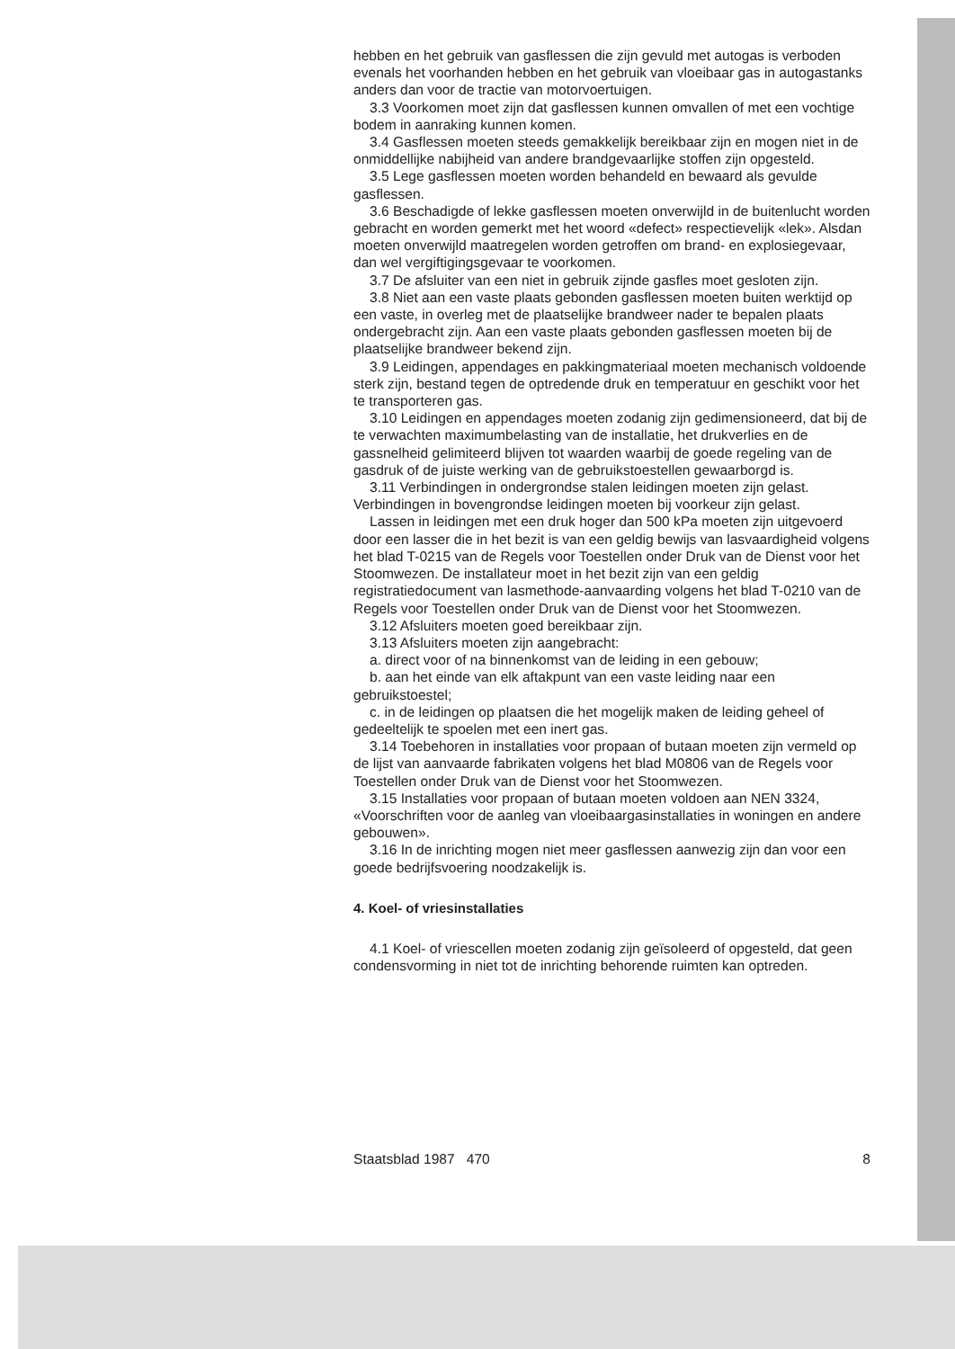hebben en het gebruik van gasflessen die zijn gevuld met autogas is verboden evenals het voorhanden hebben en het gebruik van vloeibaar gas in autogastanks anders dan voor de tractie van motorvoertuigen.
3.3 Voorkomen moet zijn dat gasflessen kunnen omvallen of met een vochtige bodem in aanraking kunnen komen.
3.4 Gasflessen moeten steeds gemakkelijk bereikbaar zijn en mogen niet in de onmiddellijke nabijheid van andere brandgevaarlijke stoffen zijn opgesteld.
3.5 Lege gasflessen moeten worden behandeld en bewaard als gevulde gasflessen.
3.6 Beschadigde of lekke gasflessen moeten onverwijld in de buitenlucht worden gebracht en worden gemerkt met het woord «defect» respectievelijk «lek». Alsdan moeten onverwijld maatregelen worden getroffen om brand- en explosiegevaar, dan wel vergiftigingsgevaar te voorkomen.
3.7 De afsluiter van een niet in gebruik zijnde gasfles moet gesloten zijn.
3.8 Niet aan een vaste plaats gebonden gasflessen moeten buiten werktijd op een vaste, in overleg met de plaatselijke brandweer nader te bepalen plaats ondergebracht zijn. Aan een vaste plaats gebonden gasflessen moeten bij de plaatselijke brandweer bekend zijn.
3.9 Leidingen, appendages en pakkingmateriaal moeten mechanisch voldoende sterk zijn, bestand tegen de optredende druk en temperatuur en geschikt voor het te transporteren gas.
3.10 Leidingen en appendages moeten zodanig zijn gedimensioneerd, dat bij de te verwachten maximumbelasting van de installatie, het drukverlies en de gassnelheid gelimiteerd blijven tot waarden waarbij de goede regeling van de gasdruk of de juiste werking van de gebruikstoestellen gewaarborgd is.
3.11 Verbindingen in ondergrondse stalen leidingen moeten zijn gelast. Verbindingen in bovengrondse leidingen moeten bij voorkeur zijn gelast.
Lassen in leidingen met een druk hoger dan 500 kPa moeten zijn uitgevoerd door een lasser die in het bezit is van een geldig bewijs van lasvaardigheid volgens het blad T-0215 van de Regels voor Toestellen onder Druk van de Dienst voor het Stoomwezen. De installateur moet in het bezit zijn van een geldig registratiedocument van lasmethode-aanvaarding volgens het blad T-0210 van de Regels voor Toestellen onder Druk van de Dienst voor het Stoomwezen.
3.12 Afsluiters moeten goed bereikbaar zijn.
3.13 Afsluiters moeten zijn aangebracht:
a. direct voor of na binnenkomst van de leiding in een gebouw;
b. aan het einde van elk aftakpunt van een vaste leiding naar een gebruikstoestel;
c. in de leidingen op plaatsen die het mogelijk maken de leiding geheel of gedeeltelijk te spoelen met een inert gas.
3.14 Toebehoren in installaties voor propaan of butaan moeten zijn vermeld op de lijst van aanvaarde fabrikaten volgens het blad M0806 van de Regels voor Toestellen onder Druk van de Dienst voor het Stoomwezen.
3.15 Installaties voor propaan of butaan moeten voldoen aan NEN 3324, «Voorschriften voor de aanleg van vloeibaargasinstallaties in woningen en andere gebouwen».
3.16 In de inrichting mogen niet meer gasflessen aanwezig zijn dan voor een goede bedrijfsvoering noodzakelijk is.
4. Koel- of vriesinstallaties
4.1 Koel- of vriescellen moeten zodanig zijn geïsoleerd of opgesteld, dat geen condensvorming in niet tot de inrichting behorende ruimten kan optreden.
Staatsblad 1987 470 8